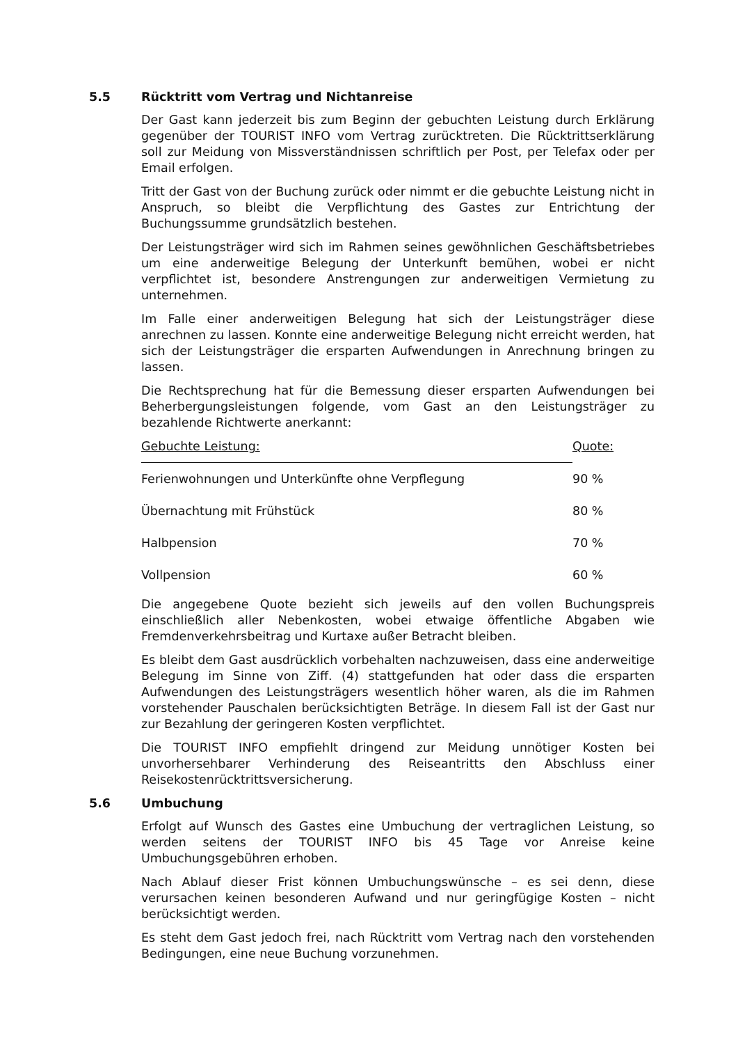5.5 Rücktritt vom Vertrag und Nichtanreise
Der Gast kann jederzeit bis zum Beginn der gebuchten Leistung durch Erklärung gegenüber der TOURIST INFO vom Vertrag zurücktreten. Die Rücktrittserklärung soll zur Meidung von Missverständnissen schriftlich per Post, per Telefax oder per Email erfolgen.
Tritt der Gast von der Buchung zurück oder nimmt er die gebuchte Leistung nicht in Anspruch, so bleibt die Verpflichtung des Gastes zur Entrichtung der Buchungssumme grundsätzlich bestehen.
Der Leistungsträger wird sich im Rahmen seines gewöhnlichen Geschäftsbetriebes um eine anderweitige Belegung der Unterkunft bemühen, wobei er nicht verpflichtet ist, besondere Anstrengungen zur anderweitigen Vermietung zu unternehmen.
Im Falle einer anderweitigen Belegung hat sich der Leistungsträger diese anrechnen zu lassen. Konnte eine anderweitige Belegung nicht erreicht werden, hat sich der Leistungsträger die ersparten Aufwendungen in Anrechnung bringen zu lassen.
Die Rechtsprechung hat für die Bemessung dieser ersparten Aufwendungen bei Beherbergungsleistungen folgende, vom Gast an den Leistungsträger zu bezahlende Richtwerte anerkannt:
| Gebuchte Leistung: | Quote: |
| --- | --- |
| Ferienwohnungen und Unterkünfte ohne Verpflegung | 90 % |
| Übernachtung mit Frühstück | 80 % |
| Halbpension | 70 % |
| Vollpension | 60 % |
Die angegebene Quote bezieht sich jeweils auf den vollen Buchungspreis einschließlich aller Nebenkosten, wobei etwaige öffentliche Abgaben wie Fremdenverkehrsbeitrag und Kurtaxe außer Betracht bleiben.
Es bleibt dem Gast ausdrücklich vorbehalten nachzuweisen, dass eine anderweitige Belegung im Sinne von Ziff. (4) stattgefunden hat oder dass die ersparten Aufwendungen des Leistungsträgers wesentlich höher waren, als die im Rahmen vorstehender Pauschalen berücksichtigten Beträge. In diesem Fall ist der Gast nur zur Bezahlung der geringeren Kosten verpflichtet.
Die TOURIST INFO empfiehlt dringend zur Meidung unnötiger Kosten bei unvorhersehbarer Verhinderung des Reiseantritts den Abschluss einer Reisekostenrücktrittsversicherung.
5.6 Umbuchung
Erfolgt auf Wunsch des Gastes eine Umbuchung der vertraglichen Leistung, so werden seitens der TOURIST INFO bis 45 Tage vor Anreise keine Umbuchungsgebühren erhoben.
Nach Ablauf dieser Frist können Umbuchungswünsche – es sei denn, diese verursachen keinen besonderen Aufwand und nur geringfügige Kosten – nicht berücksichtigt werden.
Es steht dem Gast jedoch frei, nach Rücktritt vom Vertrag nach den vorstehenden Bedingungen, eine neue Buchung vorzunehmen.